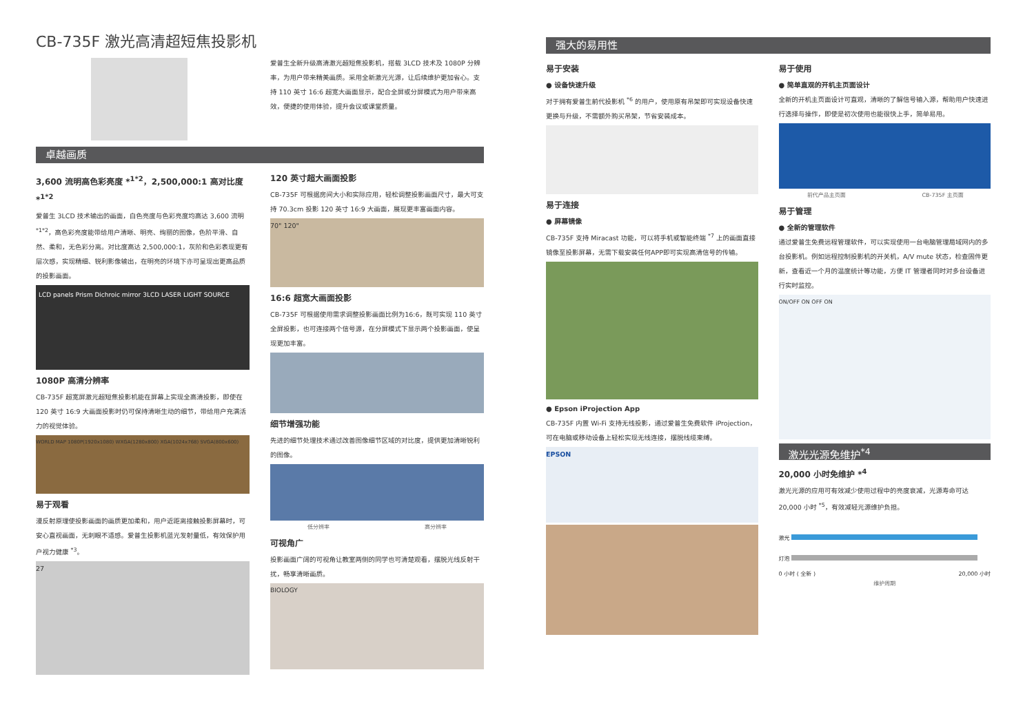CB-735F 激光高清超短焦投影机
爱普生全新升级高清激光超短焦投影机，搭载 3LCD 技术及 1080P 分辨率，为用户带来精美画质。采用全新激光光源，让后续维护更加省心。支持 110 英寸 16:6 超宽大画面显示，配合全屏或分屏模式为用户带来高效，便捷的使用体验，提升会议或课堂质量。
卓越画质
3,600 流明高色彩亮度 *<sup>1*2</sup>，2,500,000:1 高对比度 *<sup>1*2</sup>
爱普生 3LCD 技术输出的画面，白色亮度与色彩亮度均高达 3,600 流明 <sup>*1*2</sup>，高色彩亮度能带给用户清晰、明亮、绚丽的图像，色阶平滑、自然、柔和，无色彩分离。对比度高达 2,500,000:1，灰阶和色彩表现更有层次感，实现精细、锐利影像输出，在明亮的环境下亦可呈现出更高品质的投影画面。
LCD panels Prism Dichroic mirror 3LCD LASER LIGHT SOURCE
1080P 高清分辨率
CB-735F 超宽屏激光超短焦投影机能在屏幕上实现全高清投影，即使在 120 英寸 16:9 大画面投影时仍可保持清晰生动的细节，带给用户充满活力的视觉体验。
WORLD MAP 1080P(1920x1080) WXGA(1280x800) XGA(1024x768) SVGA(800x600)
易于观看
漫反射原理使投影画面的画质更加柔和，用户近距离接触投影屏幕时，可安心直视画面，无刺眼不适感。爱普生投影机蓝光发射量低，有效保护用户视力健康 <sup>*3</sup>。
27
120 英寸超大画面投影
CB-735F 可根据房间大小和实际应用，轻松调整投影画面尺寸，最大可支持 70.3cm 投影 120 英寸 16:9 大画面，展现更丰富画面内容。
70" 120"
16:6 超宽大画面投影
CB-735F 可根据使用需求调整投影画面比例为16:6，既可实现 110 英寸全屏投影，也可连接两个信号源，在分屏模式下显示两个投影画面，使呈现更加丰富。
细节增强功能
先进的细节处理技术通过改善图像细节区域的对比度，提供更加清晰锐利的图像。
低分辨率 高分辨率
可视角广
投影画面广阔的可视角让教室两侧的同学也可清楚观看，摆脱光线反射干扰，畅享清晰画质。
BIOLOGY
强大的易用性
易于安装
● 设备快速升级
对于拥有爱普生前代投影机 <sup>*6</sup> 的用户，使用原有吊架即可实现设备快速更换与升级，不需额外购买吊架，节省安装成本。
易于连接
● 屏幕镜像
CB-735F 支持 Miracast 功能，可以将手机或智能终端 <sup>*7</sup> 上的画面直接镜像至投影屏幕，无需下载安装任何APP即可实现高清信号的传输。
● Epson iProjection App
CB-735F 内置 Wi-Fi 支持无线投影，通过爱普生免费软件 iProjection，可在电脑或移动设备上轻松实现无线连接，摆脱线缆束缚。
EPSON
易于使用
● 简单直观的开机主页面设计
全新的开机主页面设计可直观，清晰的了解信号输入源，帮助用户快速进行选择与操作，即使是初次使用也能很快上手，简单易用。
前代产品主页面 CB-735F 主页面
易于管理
● 全新的管理软件
通过爱普生免费远程管理软件，可以实现使用一台电脑管理局域网内的多台投影机。例如远程控制投影机的开关机，A/V mute 状态，检查固件更新，查看近一个月的温度统计等功能，方便 IT 管理者同时对多台设备进行实时监控。
ON/OFF ON OFF ON
激光光源免维护<sup>*4</sup>
20,000 小时免维护 *<sup>4</sup>
激光光源的应用可有效减少使用过程中的亮度衰减，光源寿命可达 20,000 小时 <sup>*5</sup>，有效减轻光源维护负担。
激光
灯泡
0 小时 ( 全新 ) 20,000 小时
维护周期